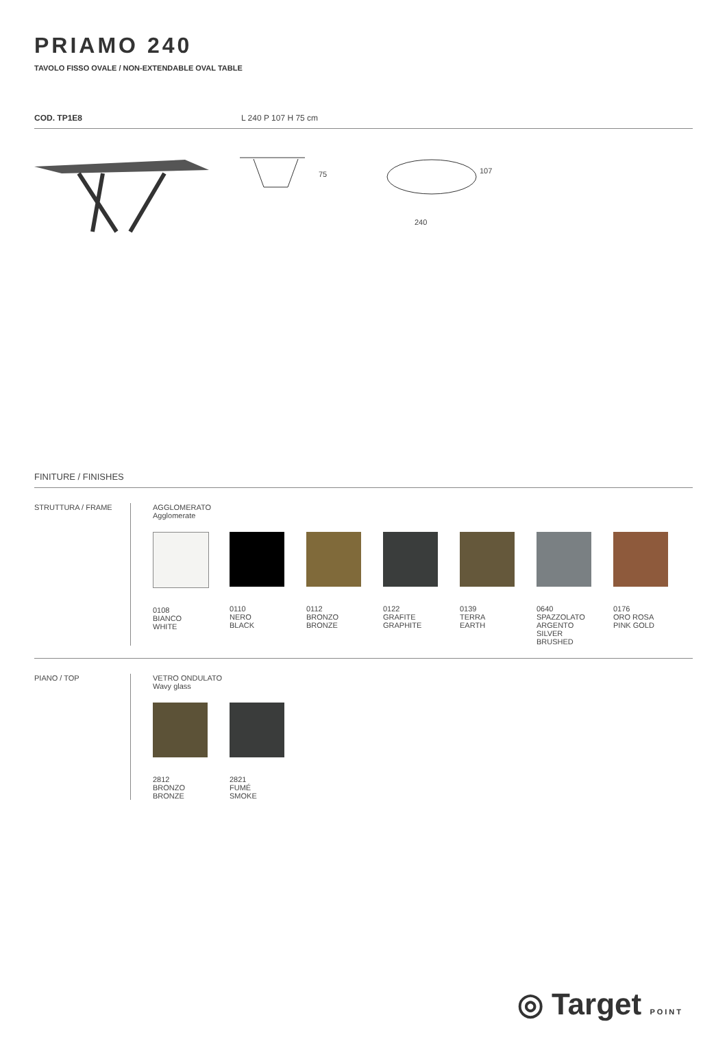PRIAMO 240
TAVOLO FISSO OVALE / NON-EXTENDABLE OVAL TABLE
COD. TP1E8 L 240 P 107 H 75 cm
75
107
240
FINITURE / FINISHES
STRUTTURA / FRAME AGGLOMERATO
Agglomerate
0108
BIANCO
WHITE
0110
NERO
BLACK
0112
BRONZO
BRONZE
0122
GRAFITE
GRAPHITE
0139
TERRA
EARTH
0640
SPAZZOLATO
ARGENTO
SILVER
BRUSHED
0176
ORO ROSA
PINK GOLD
PIANO / TOP VETRO ONDULATO
Wavy glass
2812
BRONZO
BRONZE
2821
FUMÉ
SMOKE
◎ Target POINT